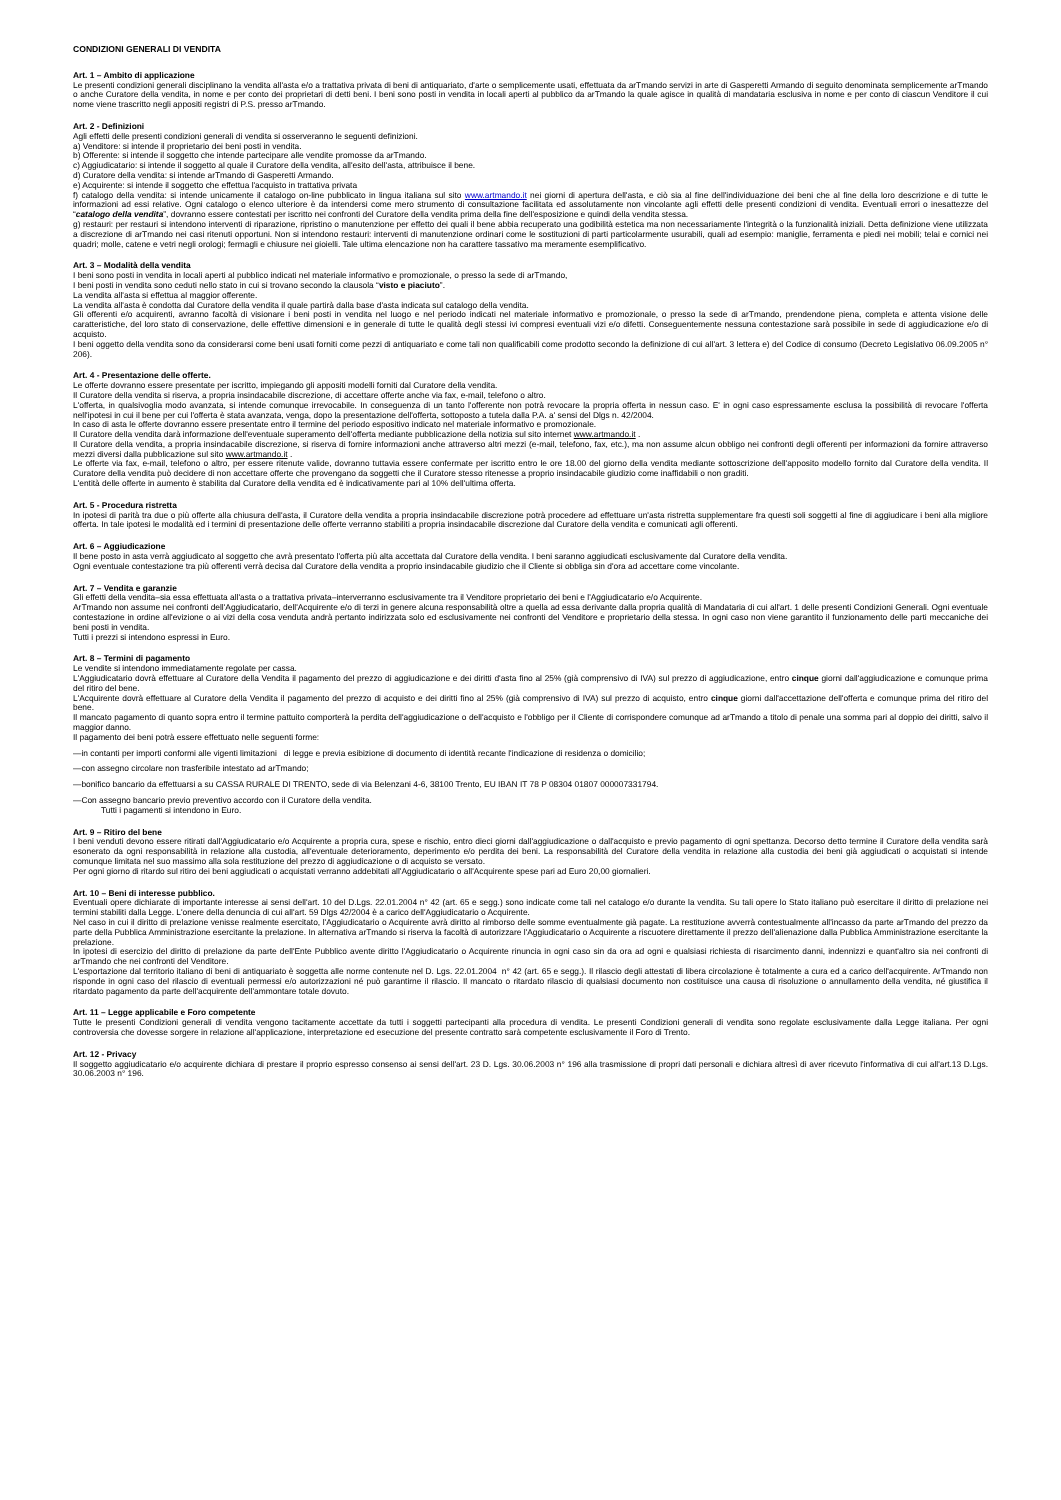CONDIZIONI GENERALI DI VENDITA
Art. 1 – Ambito di applicazione
Le presenti condizioni generali disciplinano la vendita all'asta e/o a trattativa privata di beni di antiquariato, d'arte o semplicemente usati, effettuata da arTmando servizi in arte di Gasperetti Armando di seguito denominata semplicemente arTmando o anche Curatore della vendita, in nome e per conto dei proprietari di detti beni. I beni sono posti in vendita in locali aperti al pubblico da arTmando la quale agisce in qualità di mandataria esclusiva in nome e per conto di ciascun Venditore il cui nome viene trascritto negli appositi registri di P.S. presso arTmando.
Art. 2 - Definizioni
Agli effetti delle presenti condizioni generali di vendita si osserveranno le seguenti definizioni.
a) Venditore: si intende il proprietario dei beni posti in vendita.
b) Offerente: si intende il soggetto che intende partecipare alle vendite promosse da arTmando.
c) Aggiudicatario: si intende il soggetto al quale il Curatore della vendita, all'esito dell'asta, attribuisce il bene.
d) Curatore della vendita: si intende arTmando di Gasperetti Armando.
e) Acquirente: si intende il soggetto che effettua l'acquisto in trattativa privata
f) catalogo della vendita: si intende unicamente il catalogo on-line pubblicato in lingua italiana sul sito www.artmando.it nei giorni di apertura dell'asta, e ciò sia al fine dell'individuazione dei beni che al fine della loro descrizione e di tutte le informazioni ad essi relative. Ogni catalogo o elenco ulteriore è da intendersi come mero strumento di consultazione facilitata ed assolutamente non vincolante agli effetti delle presenti condizioni di vendita. Eventuali errori o inesattezze del “catalogo della vendita”, dovranno essere contestati per iscritto nei confronti del Curatore della vendita prima della fine dell'esposizione e quindi della vendita stessa.
g) restauri: per restauri si intendono interventi di riparazione, ripristino o manutenzione per effetto dei quali il bene abbia recuperato una godibilità estetica ma non necessariamente l'integrità o la funzionalità iniziali. Detta definizione viene utilizzata a discrezione di arTmando nei casi ritenuti opportuni. Non si intendono restauri: interventi di manutenzione ordinari come le sostituzioni di parti particolarmente usurabili, quali ad esempio: maniglie, ferramenta e piedi nei mobili; telai e cornici nei quadri; molle, catene e vetri negli orologi; fermagli e chiusure nei gioielli. Tale ultima elencazione non ha carattere tassativo ma meramente esemplificativo.
Art. 3 – Modalità della vendita
I beni sono posti in vendita in locali aperti al pubblico indicati nel materiale informativo e promozionale, o presso la sede di arTmando,
I beni posti in vendita sono ceduti nello stato in cui si trovano secondo la clausola “visto e piaciuto”.
La vendita all'asta si effettua al maggior offerente.
La vendita all'asta è condotta dal Curatore della vendita il quale partirà dalla base d'asta indicata sul catalogo della vendita.
Gli offerenti e/o acquirenti, avranno facoltà di visionare i beni posti in vendita nel luogo e nel periodo indicati nel materiale informativo e promozionale, o presso la sede di arTmando, prendendone piena, completa e attenta visione delle caratteristiche, del loro stato di conservazione, delle effettive dimensioni e in generale di tutte le qualità degli stessi ivi compresi eventuali vizi e/o difetti. Conseguentemente nessuna contestazione sarà possibile in sede di aggiudicazione e/o di acquisto.
I beni oggetto della vendita sono da considerarsi come beni usati forniti come pezzi di antiquariato e come tali non qualificabili come prodotto secondo la definizione di cui all'art. 3 lettera e) del Codice di consumo (Decreto Legislativo 06.09.2005 n° 206).
Art. 4 - Presentazione delle offerte.
Le offerte dovranno essere presentate per iscritto, impiegando gli appositi modelli forniti dal Curatore della vendita.
Il Curatore della vendita si riserva, a propria insindacabile discrezione, di accettare offerte anche via fax, e-mail, telefono o altro.
L'offerta, in qualsivoglia modo avanzata, si intende comunque irrevocabile. In conseguenza di un tanto l'offerente non potrà revocare la propria offerta in nessun caso. E' in ogni caso espressamente esclusa la possibilità di revocare l'offerta nell'ipotesi in cui il bene per cui l'offerta è stata avanzata, venga, dopo la presentazione dell'offerta, sottoposto a tutela dalla P.A. a' sensi del Dlgs n. 42/2004.
In caso di asta le offerte dovranno essere presentate entro il termine del periodo espositivo indicato nel materiale informativo e promozionale.
Il Curatore della vendita darà informazione dell'eventuale superamento dell'offerta mediante pubblicazione della notizia sul sito internet www.artmando.it .
Il Curatore della vendita, a propria insindacabile discrezione, si riserva di fornire informazioni anche attraverso altri mezzi (e-mail, telefono, fax, etc.), ma non assume alcun obbligo nei confronti degli offerenti per informazioni da fornire attraverso mezzi diversi dalla pubblicazione sul sito www.artmando.it .
Le offerte via fax, e-mail, telefono o altro, per essere ritenute valide, dovranno tuttavia essere confermate per iscritto entro le ore 18.00 del giorno della vendita mediante sottoscrizione dell'apposito modello fornito dal Curatore della vendita. Il Curatore della vendita può decidere di non accettare offerte che provengano da soggetti che il Curatore stesso ritenesse a proprio insindacabile giudizio come inaffidabili o non graditi.
L'entità delle offerte in aumento è stabilita dal Curatore della vendita ed è indicativamente pari al 10% dell'ultima offerta.
Art. 5 - Procedura ristretta
In ipotesi di parità tra due o più offerte alla chiusura dell'asta, il Curatore della vendita a propria insindacabile discrezione potrà procedere ad effettuare un'asta ristretta supplementare fra questi soli soggetti al fine di aggiudicare i beni alla migliore offerta. In tale ipotesi le modalità ed i termini di presentazione delle offerte verranno stabiliti a propria insindacabile discrezione dal Curatore della vendita e comunicati agli offerenti.
Art. 6 – Aggiudicazione
Il bene posto in asta verrà aggiudicato al soggetto che avrà presentato l'offerta più alta accettata dal Curatore della vendita. I beni saranno aggiudicati esclusivamente dal Curatore della vendita.
Ogni eventuale contestazione tra più offerenti verrà decisa dal Curatore della vendita a proprio insindacabile giudizio che il Cliente si obbliga sin d'ora ad accettare come vincolante.
Art. 7 – Vendita e garanzie
Gli effetti della vendita–sia essa effettuata all'asta o a trattativa privata–interverranno esclusivamente tra il Venditore proprietario dei beni e l'Aggiudicatario e/o Acquirente.
ArTmando non assume nei confronti dell'Aggiudicatario, dell'Acquirente e/o di terzi in genere alcuna responsabilità oltre a quella ad essa derivante dalla propria qualità di Mandataria di cui all'art. 1 delle presenti Condizioni Generali. Ogni eventuale contestazione in ordine all'evizione o ai vizi della cosa venduta andrà pertanto indirizzata solo ed esclusivamente nei confronti del Venditore e proprietario della stessa. In ogni caso non viene garantito il funzionamento delle parti meccaniche dei beni posti in vendita.
Tutti i prezzi si intendono espressi in Euro.
Art. 8 – Termini di pagamento
Le vendite si intendono immediatamente regolate per cassa.
L'Aggiudicatario dovrà effettuare al Curatore della Vendita il pagamento del prezzo di aggiudicazione e dei diritti d'asta fino al 25% (già comprensivo di IVA) sul prezzo di aggiudicazione, entro cinque giorni dall'aggiudicazione e comunque prima del ritiro del bene.
L'Acquirente dovrà effettuare al Curatore della Vendita il pagamento del prezzo di acquisto e dei diritti fino al 25% (già comprensivo di IVA) sul prezzo di acquisto, entro cinque giorni dall'accettazione dell'offerta e comunque prima del ritiro del bene.
Il mancato pagamento di quanto sopra entro il termine pattuito comporterà la perdita dell'aggiudicazione o dell'acquisto e l'obbligo per il Cliente di corrispondere comunque ad arTmando a titolo di penale una somma pari al doppio dei diritti, salvo il maggior danno.
Il pagamento dei beni potrà essere effettuato nelle seguenti forme:
—in contanti per importi conformi alle vigenti limitazioni di legge e previa esibizione di documento di identità recante l'indicazione di residenza o domicilio;
—con assegno circolare non trasferibile intestato ad arTmando;
—bonifico bancario da effettuarsi a su CASSA RURALE DI TRENTO, sede di via Belenzani 4-6, 38100 Trento, EU IBAN IT 78 P 08304 01807 000007331794.
—Con assegno bancario previo preventivo accordo con il Curatore della vendita.
Tutti i pagamenti si intendono in Euro.
Art. 9 – Ritiro del bene
I beni venduti devono essere ritirati dall'Aggiudicatario e/o Acquirente a propria cura, spese e rischio, entro dieci giorni dall'aggiudicazione o dall'acquisto e previo pagamento di ogni spettanza. Decorso detto termine il Curatore della vendita sarà esonerato da ogni responsabilità in relazione alla custodia, all'eventuale deterioramento, deperimento e/o perdita dei beni. La responsabilità del Curatore della vendita in relazione alla custodia dei beni già aggiudicati o acquistati si intende comunque limitata nel suo massimo alla sola restituzione del prezzo di aggiudicazione o di acquisto se versato.
Per ogni giorno di ritardo sul ritiro dei beni aggiudicati o acquistati verranno addebitati all'Aggiudicatario o all'Acquirente spese pari ad Euro 20,00 giornalieri.
Art. 10 – Beni di interesse pubblico.
Eventuali opere dichiarate di importante interesse ai sensi dell'art. 10 del D.Lgs. 22.01.2004 n° 42 (art. 65 e segg.) sono indicate come tali nel catalogo e/o durante la vendita. Su tali opere lo Stato italiano può esercitare il diritto di prelazione nei termini stabiliti dalla Legge. L'onere della denuncia di cui all'art. 59 Dlgs 42/2004 è a carico dell'Aggiudicatario o Acquirente.
Nel caso in cui il diritto di prelazione venisse realmente esercitato, l'Aggiudicatario o Acquirente avrà diritto al rimborso delle somme eventualmente già pagate. La restituzione avverrà contestualmente all'incasso da parte arTmando del prezzo da parte della Pubblica Amministrazione esercitante la prelazione. In alternativa arTmando si riserva la facoltà di autorizzare l'Aggiudicatario o Acquirente a riscuotere direttamente il prezzo dell'alienazione dalla Pubblica Amministrazione esercitante la prelazione.
In ipotesi di esercizio del diritto di prelazione da parte dell'Ente Pubblico avente diritto l'Aggiudicatario o Acquirente rinuncia in ogni caso sin da ora ad ogni e qualsiasi richiesta di risarcimento danni, indennizzi e quant'altro sia nei confronti di arTmando che nei confronti del Venditore.
L'esportazione dal territorio italiano di beni di antiquariato è soggetta alle norme contenute nel D. Lgs. 22.01.2004 n° 42 (art. 65 e segg.). Il rilascio degli attestati di libera circolazione è totalmente a cura ed a carico dell'acquirente. ArTmando non risponde in ogni caso del rilascio di eventuali permessi e/o autorizzazioni né può garantirne il rilascio. Il mancato o ritardato rilascio di qualsiasi documento non costituisce una causa di risoluzione o annullamento della vendita, né giustifica il ritardato pagamento da parte dell'acquirente dell'ammontare totale dovuto.
Art. 11 – Legge applicabile e Foro competente
Tutte le presenti Condizioni generali di vendita vengono tacitamente accettate da tutti i soggetti partecipanti alla procedura di vendita. Le presenti Condizioni generali di vendita sono regolate esclusivamente dalla Legge italiana. Per ogni controversia che dovesse sorgere in relazione all'applicazione, interpretazione ed esecuzione del presente contratto sarà competente esclusivamente il Foro di Trento.
Art. 12 - Privacy
Il soggetto aggiudicatario e/o acquirente dichiara di prestare il proprio espresso consenso ai sensi dell'art. 23 D. Lgs. 30.06.2003 n° 196 alla trasmissione di propri dati personali e dichiara altresì di aver ricevuto l'informativa di cui all'art.13 D.Lgs. 30.06.2003 n° 196.